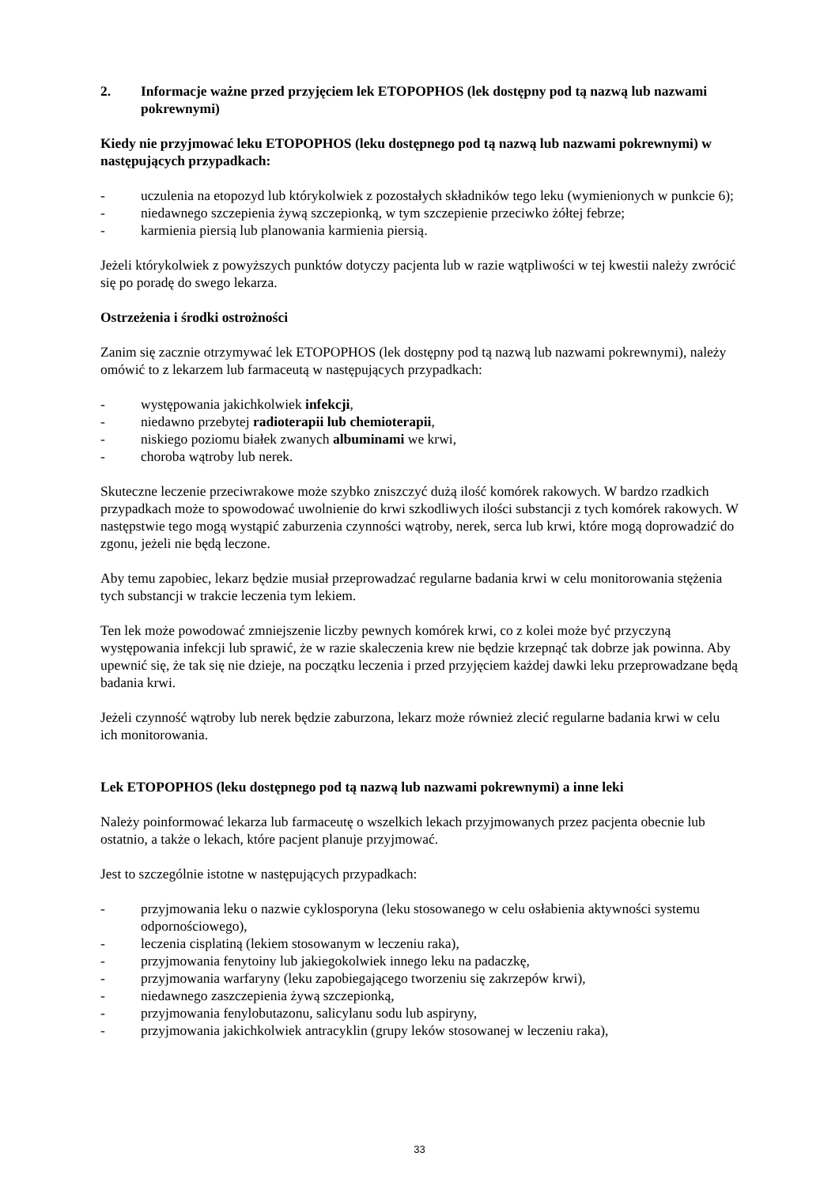2. Informacje ważne przed przyjęciem lek ETOPOPHOS (lek dostępny pod tą nazwą lub nazwami pokrewnymi)
Kiedy nie przyjmować leku ETOPOPHOS (leku dostępnego pod tą nazwą lub nazwami pokrewnymi) w następujących przypadkach:
- uczulenia na etopozyd lub którykolwiek z pozostałych składników tego leku (wymienionych w punkcie 6);
- niedawnego szczepienia żywą szczepionką, w tym szczepienie przeciwko żółtej febrze;
- karmienia piersią lub planowania karmienia piersią.
Jeżeli którykolwiek z powyższych punktów dotyczy pacjenta lub w razie wątpliwości w tej kwestii należy zwrócić się po poradę do swego lekarza.
Ostrzeżenia i środki ostrożności
Zanim się zacznie otrzymywać lek ETOPOPHOS (lek dostępny pod tą nazwą lub nazwami pokrewnymi), należy omówić to z lekarzem lub farmaceutą w następujących przypadkach:
- występowania jakichkolwiek infekcji,
- niedawno przebytej radioterapii lub chemioterapii,
- niskiego poziomu białek zwanych albuminami we krwi,
- choroba wątroby lub nerek.
Skuteczne leczenie przeciwrakowe może szybko zniszczyć dużą ilość komórek rakowych. W bardzo rzadkich przypadkach może to spowodować uwolnienie do krwi szkodliwych ilości substancji z tych komórek rakowych. W następstwie tego mogą wystąpić zaburzenia czynności wątroby, nerek, serca lub krwi, które mogą doprowadzić do zgonu, jeżeli nie będą leczone.
Aby temu zapobiec, lekarz będzie musiał przeprowadzać regularne badania krwi w celu monitorowania stężenia tych substancji w trakcie leczenia tym lekiem.
Ten lek może powodować zmniejszenie liczby pewnych komórek krwi, co z kolei może być przyczyną występowania infekcji lub sprawić, że w razie skaleczenia krew nie będzie krzepnąć tak dobrze jak powinna. Aby upewnić się, że tak się nie dzieje, na początku leczenia i przed przyjęciem każdej dawki leku przeprowadzane będą badania krwi.
Jeżeli czynność wątroby lub nerek będzie zaburzona, lekarz może również zlecić regularne badania krwi w celu ich monitorowania.
Lek ETOPOPHOS (leku dostępnego pod tą nazwą lub nazwami pokrewnymi) a inne leki
Należy poinformować lekarza lub farmaceutę o wszelkich lekach przyjmowanych przez pacjenta obecnie lub ostatnio, a także o lekach, które pacjent planuje przyjmować.
Jest to szczególnie istotne w następujących przypadkach:
- przyjmowania leku o nazwie cyklosporyna (leku stosowanego w celu osłabienia aktywności systemu odpornościowego),
- leczenia cisplatiną (lekiem stosowanym w leczeniu raka),
- przyjmowania fenytoiny lub jakiegokolwiek innego leku na padaczkę,
- przyjmowania warfaryny (leku zapobiegającego tworzeniu się zakrzepów krwi),
- niedawnego zaszczepienia żywą szczepionką,
- przyjmowania fenylobutazonu, salicylanu sodu lub aspiryny,
- przyjmowania jakichkolwiek antracyklin (grupy leków stosowanej w leczeniu raka),
33